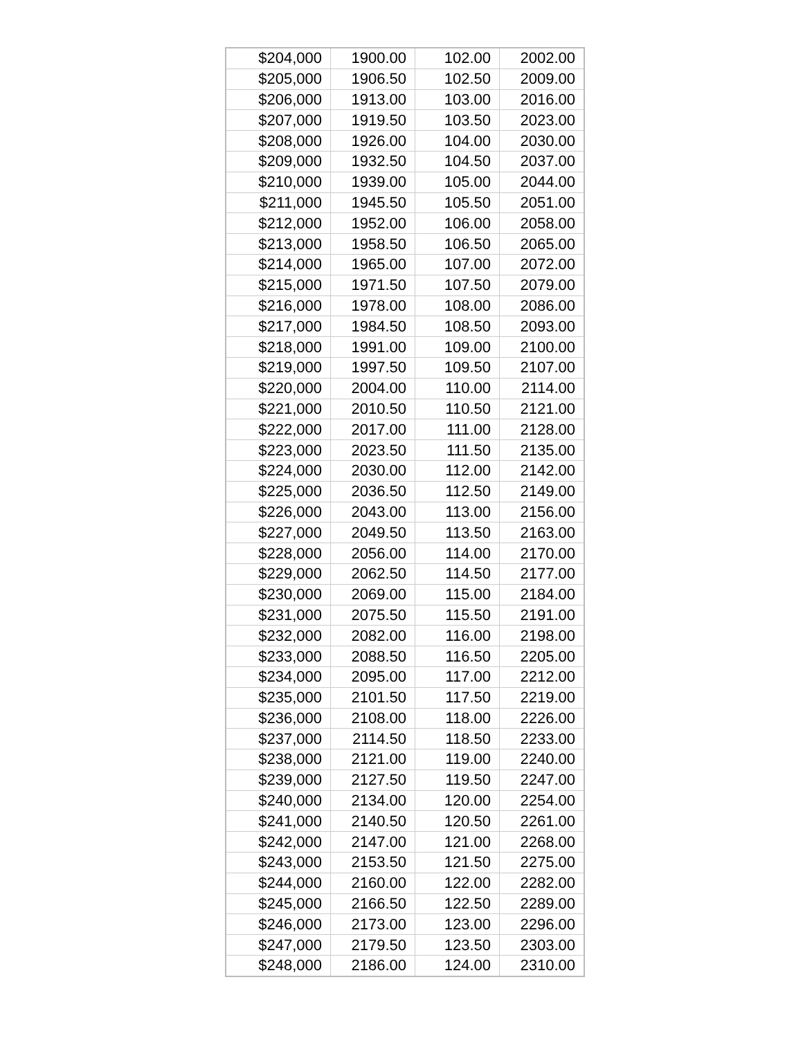| $204,000 | 1900.00 | 102.00 | 2002.00 |
| $205,000 | 1906.50 | 102.50 | 2009.00 |
| $206,000 | 1913.00 | 103.00 | 2016.00 |
| $207,000 | 1919.50 | 103.50 | 2023.00 |
| $208,000 | 1926.00 | 104.00 | 2030.00 |
| $209,000 | 1932.50 | 104.50 | 2037.00 |
| $210,000 | 1939.00 | 105.00 | 2044.00 |
| $211,000 | 1945.50 | 105.50 | 2051.00 |
| $212,000 | 1952.00 | 106.00 | 2058.00 |
| $213,000 | 1958.50 | 106.50 | 2065.00 |
| $214,000 | 1965.00 | 107.00 | 2072.00 |
| $215,000 | 1971.50 | 107.50 | 2079.00 |
| $216,000 | 1978.00 | 108.00 | 2086.00 |
| $217,000 | 1984.50 | 108.50 | 2093.00 |
| $218,000 | 1991.00 | 109.00 | 2100.00 |
| $219,000 | 1997.50 | 109.50 | 2107.00 |
| $220,000 | 2004.00 | 110.00 | 2114.00 |
| $221,000 | 2010.50 | 110.50 | 2121.00 |
| $222,000 | 2017.00 | 111.00 | 2128.00 |
| $223,000 | 2023.50 | 111.50 | 2135.00 |
| $224,000 | 2030.00 | 112.00 | 2142.00 |
| $225,000 | 2036.50 | 112.50 | 2149.00 |
| $226,000 | 2043.00 | 113.00 | 2156.00 |
| $227,000 | 2049.50 | 113.50 | 2163.00 |
| $228,000 | 2056.00 | 114.00 | 2170.00 |
| $229,000 | 2062.50 | 114.50 | 2177.00 |
| $230,000 | 2069.00 | 115.00 | 2184.00 |
| $231,000 | 2075.50 | 115.50 | 2191.00 |
| $232,000 | 2082.00 | 116.00 | 2198.00 |
| $233,000 | 2088.50 | 116.50 | 2205.00 |
| $234,000 | 2095.00 | 117.00 | 2212.00 |
| $235,000 | 2101.50 | 117.50 | 2219.00 |
| $236,000 | 2108.00 | 118.00 | 2226.00 |
| $237,000 | 2114.50 | 118.50 | 2233.00 |
| $238,000 | 2121.00 | 119.00 | 2240.00 |
| $239,000 | 2127.50 | 119.50 | 2247.00 |
| $240,000 | 2134.00 | 120.00 | 2254.00 |
| $241,000 | 2140.50 | 120.50 | 2261.00 |
| $242,000 | 2147.00 | 121.00 | 2268.00 |
| $243,000 | 2153.50 | 121.50 | 2275.00 |
| $244,000 | 2160.00 | 122.00 | 2282.00 |
| $245,000 | 2166.50 | 122.50 | 2289.00 |
| $246,000 | 2173.00 | 123.00 | 2296.00 |
| $247,000 | 2179.50 | 123.50 | 2303.00 |
| $248,000 | 2186.00 | 124.00 | 2310.00 |